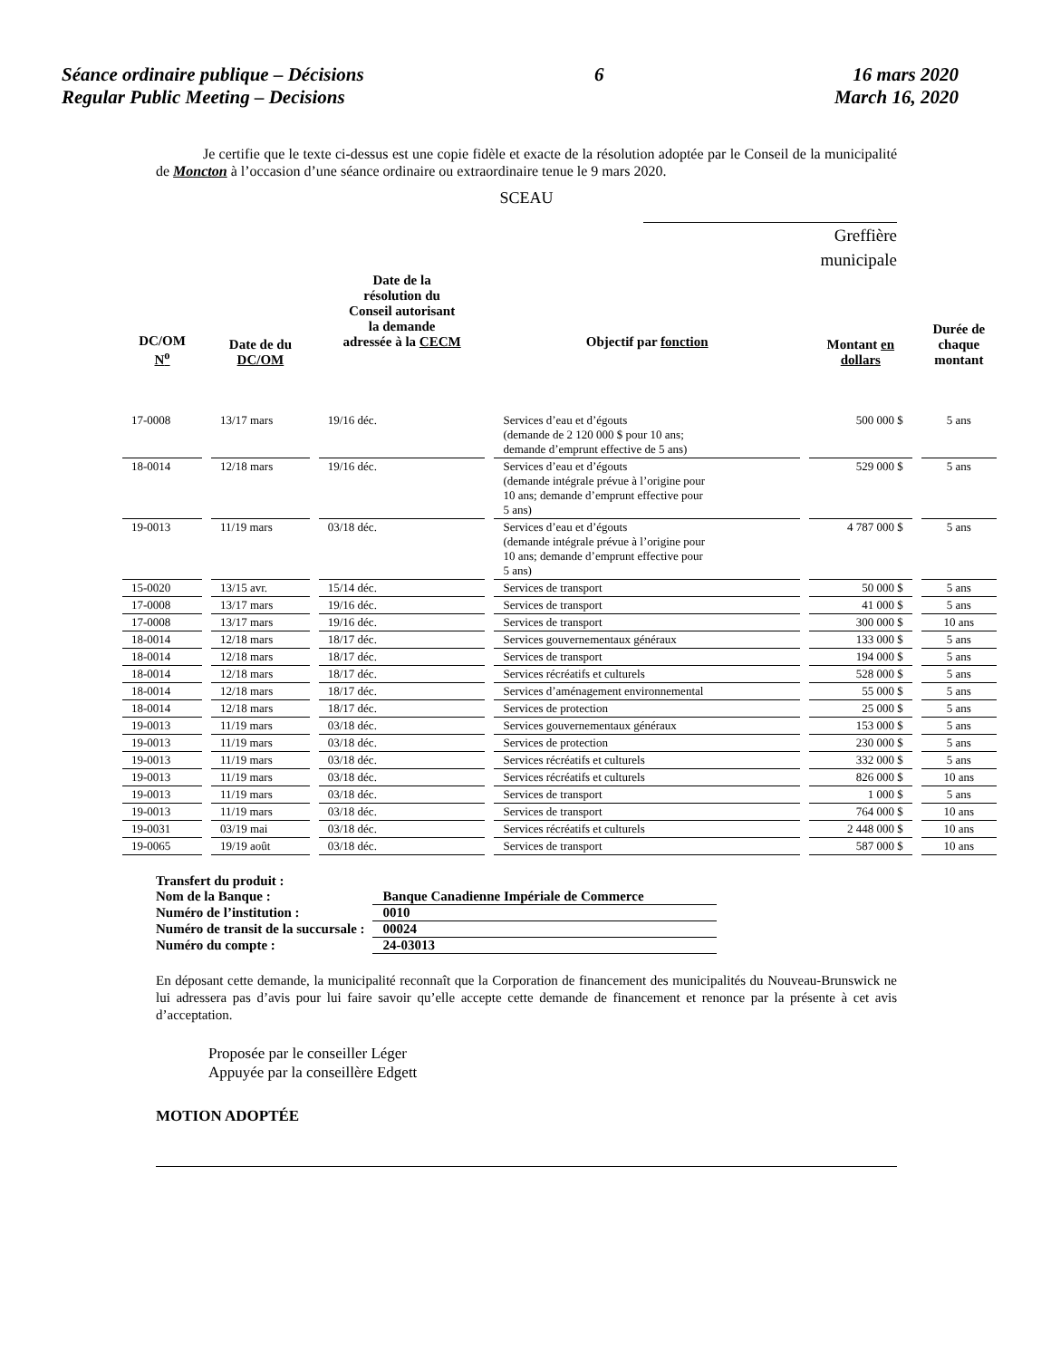Séance ordinaire publique – Décisions
Regular Public Meeting – Decisions
6 16 mars 2020
March 16, 2020
Je certifie que le texte ci-dessus est une copie fidèle et exacte de la résolution adoptée par le Conseil de la municipalité de Moncton à l’occasion d’une séance ordinaire ou extraordinaire tenue le 9 mars 2020.
SCEAU
Greffière
municipale
| DC/OM N<sup>o</sup> | Date de du DC/OM | Date de la résolution du Conseil autorisant la demande adressée à la CECM | Objectif par fonction | Montant en dollars | Durée de chaque montant |
| --- | --- | --- | --- | --- | --- |
| 17-0008 | 13/17 mars | 19/16 déc. | Services d’eau et d’égouts (demande de 2 120 000 $ pour 10 ans; demande d’emprunt effective de 5 ans) | 500 000 $ | 5 ans |
| 18-0014 | 12/18 mars | 19/16 déc. | Services d’eau et d’égouts (demande intégrale prévue à l’origine pour 10 ans; demande d’emprunt effective pour 5 ans) | 529 000 $ | 5 ans |
| 19-0013 | 11/19 mars | 03/18 déc. | Services d’eau et d’égouts (demande intégrale prévue à l’origine pour 10 ans; demande d’emprunt effective pour 5 ans) | 4 787 000 $ | 5 ans |
| 15-0020 | 13/15 avr. | 15/14 déc. | Services de transport | 50 000 $ | 5 ans |
| 17-0008 | 13/17 mars | 19/16 déc. | Services de transport | 41 000 $ | 5 ans |
| 17-0008 | 13/17 mars | 19/16 déc. | Services de transport | 300 000 $ | 10 ans |
| 18-0014 | 12/18 mars | 18/17 déc. | Services gouvernementaux généraux | 133 000 $ | 5 ans |
| 18-0014 | 12/18 mars | 18/17 déc. | Services de transport | 194 000 $ | 5 ans |
| 18-0014 | 12/18 mars | 18/17 déc. | Services récréatifs et culturels | 528 000 $ | 5 ans |
| 18-0014 | 12/18 mars | 18/17 déc. | Services d’aménagement environnemental | 55 000 $ | 5 ans |
| 18-0014 | 12/18 mars | 18/17 déc. | Services de protection | 25 000 $ | 5 ans |
| 19-0013 | 11/19 mars | 03/18 déc. | Services gouvernementaux généraux | 153 000 $ | 5 ans |
| 19-0013 | 11/19 mars | 03/18 déc. | Services de protection | 230 000 $ | 5 ans |
| 19-0013 | 11/19 mars | 03/18 déc. | Services récréatifs et culturels | 332 000 $ | 5 ans |
| 19-0013 | 11/19 mars | 03/18 déc. | Services récréatifs et culturels | 826 000 $ | 10 ans |
| 19-0013 | 11/19 mars | 03/18 déc. | Services de transport | 1 000 $ | 5 ans |
| 19-0013 | 11/19 mars | 03/18 déc. | Services de transport | 764 000 $ | 10 ans |
| 19-0031 | 03/19 mai | 03/18 déc. | Services récréatifs et culturels | 2 448 000 $ | 10 ans |
| 19-0065 | 19/19 août | 03/18 déc. | Services de transport | 587 000 $ | 10 ans |
| Transfert du produit : | |
| Nom de la Banque : | Banque Canadienne Impériale de Commerce |
| Numéro de l’institution : | 0010 |
| Numéro de transit de la succursale : | 00024 |
| Numéro du compte : | 24-03013 |
En déposant cette demande, la municipalité reconnaît que la Corporation de financement des municipalités du Nouveau-Brunswick ne lui adressera pas d’avis pour lui faire savoir qu’elle accepte cette demande de financement et renonce par la présente à cet avis d’acceptation.
Proposée par le conseiller Léger
Appuyée par la conseillère Edgett
MOTION ADOPTÉE